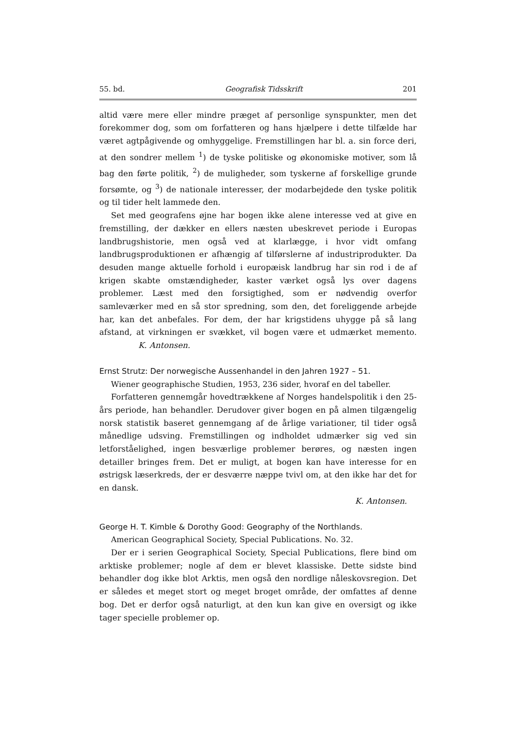55. bd. Geografisk Tidsskrift 201
altid være mere eller mindre præget af personlige synspunkter, men det forekommer dog, som om forfatteren og hans hjælpere i dette tilfælde har været agtpågivende og omhyggelige. Fremstillingen har bl. a. sin force deri, at den sondrer mellem <sup>1</sup>) de tyske politiske og økonomiske motiver, som lå bag den førte politik, <sup>2</sup>) de muligheder, som tyskerne af forskellige grunde forsømte, og <sup>3</sup>) de nationale interesser, der modarbejdede den tyske politik og til tider helt lammede den.
Set med geografens øjne har bogen ikke alene interesse ved at give en fremstilling, der dækker en ellers næsten ubeskrevet periode i Europas landbrugshistorie, men også ved at klarlægge, i hvor vidt omfang landbrugsproduktionen er afhængig af tilførslerne af industriprodukter. Da desuden mange aktuelle forhold i europæisk landbrug har sin rod i de af krigen skabte omstændigheder, kaster værket også lys over dagens problemer. Læst med den forsigtighed, som er nødvendig overfor samleværker med en så stor spredning, som den, det foreliggende arbejde har, kan det anbefales. For dem, der har krigstidens uhygge på så lang afstand, at virkningen er svækket, vil bogen være et udmærket memento. K. Antonsen.
Ernst Strutz: Der norwegische Aussenhandel in den Jahren 1927 – 51.
Wiener geographische Studien, 1953, 236 sider, hvoraf en del tabeller.
Forfatteren gennemgår hovedtrækkene af Norges handelspolitik i den 25-års periode, han behandler. Derudover giver bogen en på almen tilgængelig norsk statistik baseret gennemgang af de årlige variationer, til tider også månedlige udsving. Fremstillingen og indholdet udmærker sig ved sin letforståelighed, ingen besværlige problemer berøres, og næsten ingen detailler bringes frem. Det er muligt, at bogen kan have interesse for en østrigsk læserkreds, der er desværre næppe tvivl om, at den ikke har det for en dansk.
K. Antonsen.
George H. T. Kimble & Dorothy Good: Geography of the Northlands.
American Geographical Society, Special Publications. No. 32.
Der er i serien Geographical Society, Special Publications, flere bind om arktiske problemer; nogle af dem er blevet klassiske. Dette sidste bind behandler dog ikke blot Arktis, men også den nordlige nåleskovsregion. Det er således et meget stort og meget broget område, der omfattes af denne bog. Det er derfor også naturligt, at den kun kan give en oversigt og ikke tager specielle problemer op.